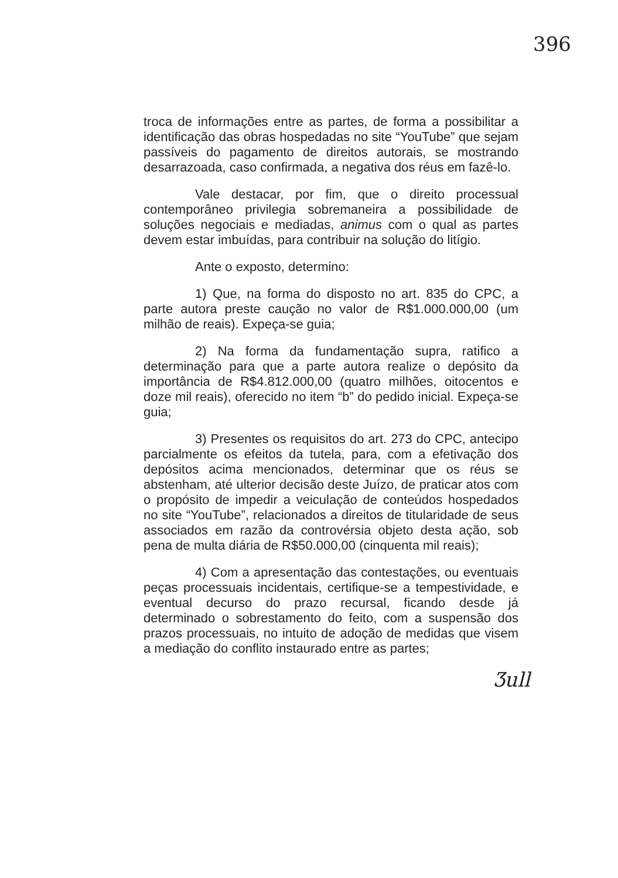396
troca de informações entre as partes, de forma a possibilitar a identificação das obras hospedadas no site “YouTube” que sejam passíveis do pagamento de direitos autorais, se mostrando desarrazoada, caso confirmada, a negativa dos réus em fazê-lo.
Vale destacar, por fim, que o direito processual contemporâneo privilegia sobremaneira a possibilidade de soluções negociais e mediadas, animus com o qual as partes devem estar imbuídas, para contribuir na solução do litígio.
Ante o exposto, determino:
1) Que, na forma do disposto no art. 835 do CPC, a parte autora preste caução no valor de R$1.000.000,00 (um milhão de reais). Expeça-se guia;
2) Na forma da fundamentação supra, ratifico a determinação para que a parte autora realize o depósito da importância de R$4.812.000,00 (quatro milhões, oitocentos e doze mil reais), oferecido no item “b” do pedido inicial. Expeça-se guia;
3) Presentes os requisitos do art. 273 do CPC, antecipo parcialmente os efeitos da tutela, para, com a efetivação dos depósitos acima mencionados, determinar que os réus se abstenham, até ulterior decisão deste Juízo, de praticar atos com o propósito de impedir a veiculação de conteúdos hospedados no site “YouTube”, relacionados a direitos de titularidade de seus associados em razão da controvérsia objeto desta ação, sob pena de multa diária de R$50.000,00 (cinquenta mil reais);
4) Com a apresentação das contestações, ou eventuais peças processuais incidentais, certifique-se a tempestividade, e eventual decurso do prazo recursal, ficando desde já determinado o sobrestamento do feito, com a suspensão dos prazos processuais, no intuito de adoção de medidas que visem a mediação do conflito instaurado entre as partes;
Ʒull